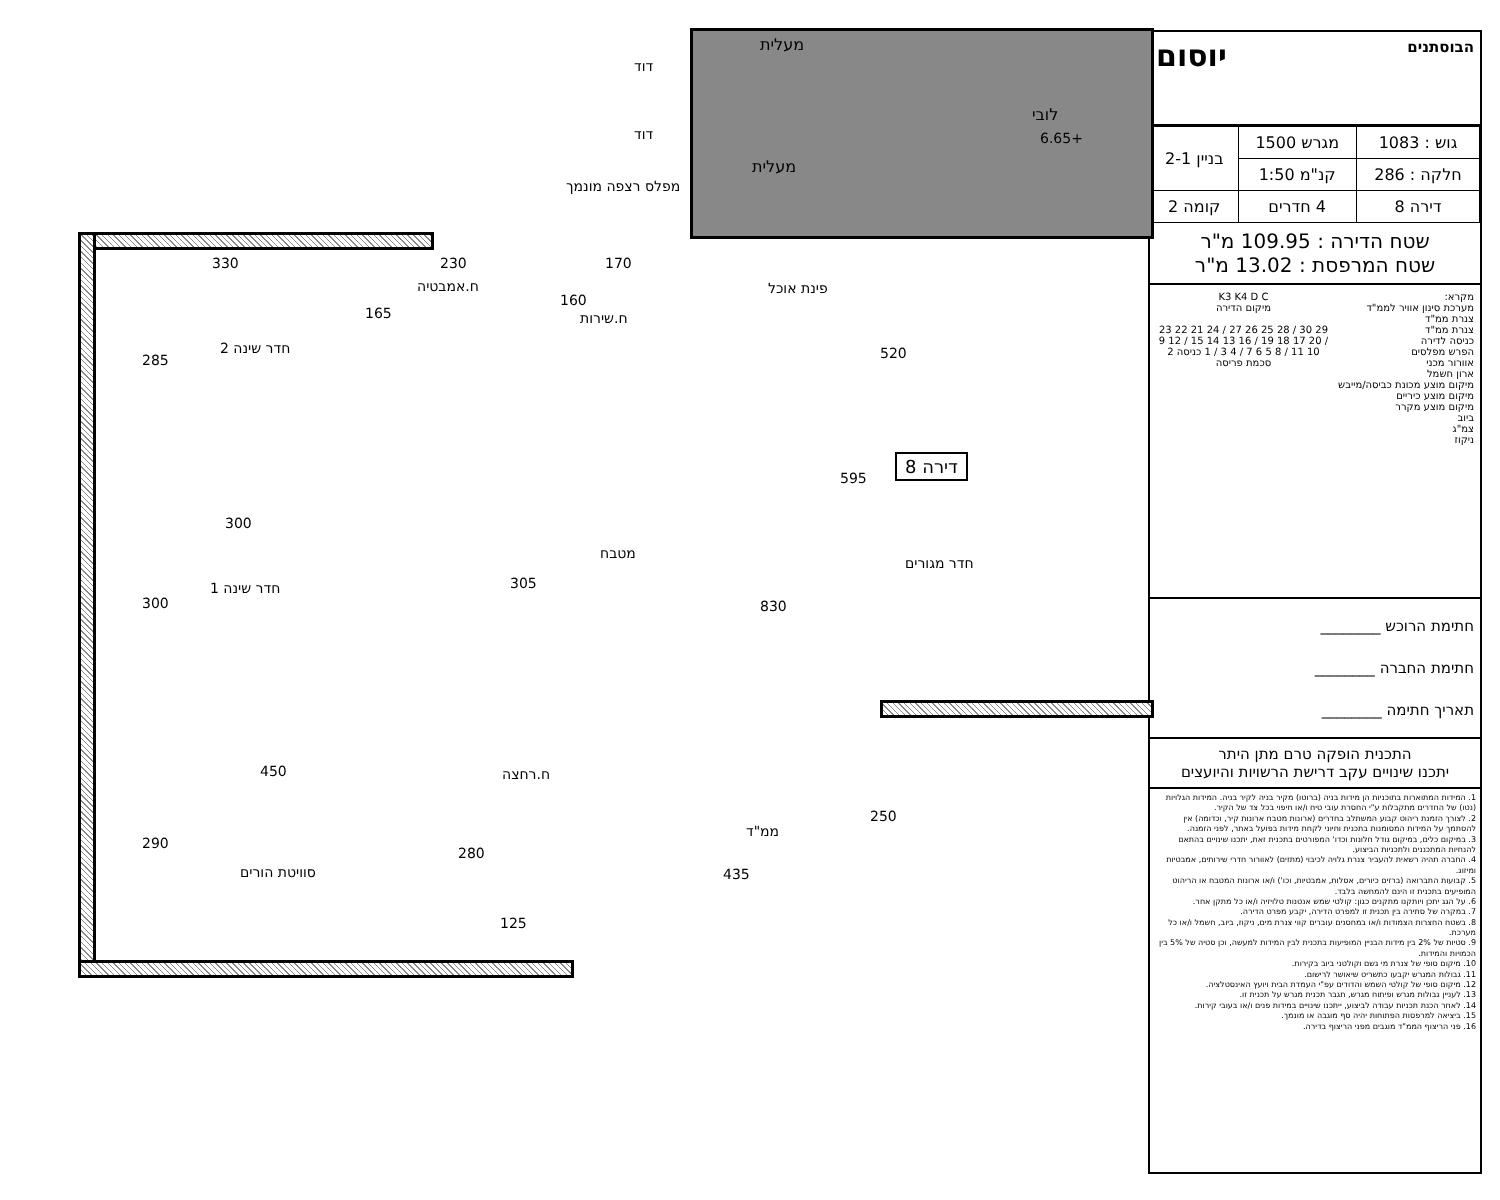מעלית
מעלית
לובי
+6.65
דוד
דוד
מפלס רצפה מונמך
330 230 170
ח.אמבטיה
ח.שירות
פינת אוכל
חדר שינה 2 520
דירה 8
300
מטבח
חדר מגורים
חדר שינה 1
830
450 ח.רחצה
ממ"ד
סוויטת הורים 435
125
285
300
290
165
160
305
595
250
280
הבוסתנים יוסום
| גוש : 1083 | מגרש 1500 | בניין 2-1 |
| חלקה : 286 | קנ"מ 1:50 | |
| דירה 8 | 4 חדרים | קומה 2 |
שטח הדירה : 109.95 מ"ר
שטח המרפסת : 13.02 מ"ר
מקרא:
מערכת סינון אוויר לממ"ד
צנרת ממ"ד
צנרת ממ"ד
כניסה לדירה
הפרש מפלסים
אוורור מכני
ארון חשמל
מיקום מוצע מכונת כביסה/מייבש
מיקום מוצע כיריים
מיקום מוצע מקרר
ביוב
צמ"ג
ניקוז
K3 K4 D C
מיקום הדירה
29 30 / 28 25 26 27 / 24 21 22 23 / 20 17 18 19 / 16 13 14 15 / 12 9 10 11 / 8 5 6 7 / 4 3 / 1 כניסה 2
סכמת פריסה
חתימת הרוכש ________
חתימת החברה ________
תאריך חתימה ________
התכנית הופקה טרם מתן היתר
יתכנו שינויים עקב דרישת הרשויות והיועצים
1. המידות המתוארות בתוכניות הן מידות בניה (ברוטו) מקיר בניה לקיר בניה. המידות הגלויות (נטו) של החדרים מתקבלות ע"י החסרת עובי טיח ו/או חיפוי בכל צד של הקיר.
2. לצורך הזמנת ריהוט קבוע המשתלב בחדרים (ארונות מטבח ארונות קיר, וכדומה) אין להסתמך על המידות המסומנות בתכנית וחיוני לקחת מידות בפועל באתר, לפני הזמנה.
3. במיקום כלים, במיקום גודל חלונות וכדו' המפורטים בתכנית זאת, יתכנו שינויים בהתאם להנחיות המתכננים ולתכניות הביצוע.
4. החברה תהיה רשאית להעביר צנרת גלויה לכיבוי (מתזים) לאוורור חדרי שירותים, אמבטיות ומיזוג.
5. קבועות התברואה (ברזים כיורים, אסלות, אמבטיות, וכו') ו/או ארונות המטבח או הריהוט המופיעים בתכנית זו הינם להמחשה בלבד.
6. על הגג יתכן ויותקנו מתקנים כגון: קולטי שמש אנטנות טלויזיה ו/או כל מתקן אחר.
7. במקרה של סתירה בין תכנית זו למפרט הדירה, יקבע מפרט הדירה.
8. בשטח החצרות הצמודות ו/או במחסנים עוברים קווי צנרת מים, ניקוז, ביוב, חשמל ו/או כל מערכת.
9. סטיות של 2% בין מידות הבניין המופיעות בתכנית לבין המידות למעשה, וכן סטיה של 5% בין הכמויות והמידות.
10. מיקום סופי של צנרת מי גשם וקולטני ביוב בקירות.
11. גבולות המגרש יקבעו כתשריט שיאושר לרישום.
12. מיקום סופי של קולטי השמש והדודים עפ"י העמדת הבית ויועץ האינסטלציה.
13. לעניין גבולות מגרש ופיתוח מגרש, תגבר תכנית מגרש על תכנית זו.
14. לאחר הכנת תכניות עבודה לביצוע, ייתכנו שינויים במידות פנים ו/או בעובי קירות.
15. ביציאה למרפסות הפתוחות יהיה סף מוגבה או מונמך.
16. פני הריצוף הממ"ד מוגבים מפני הריצוף בדירה.